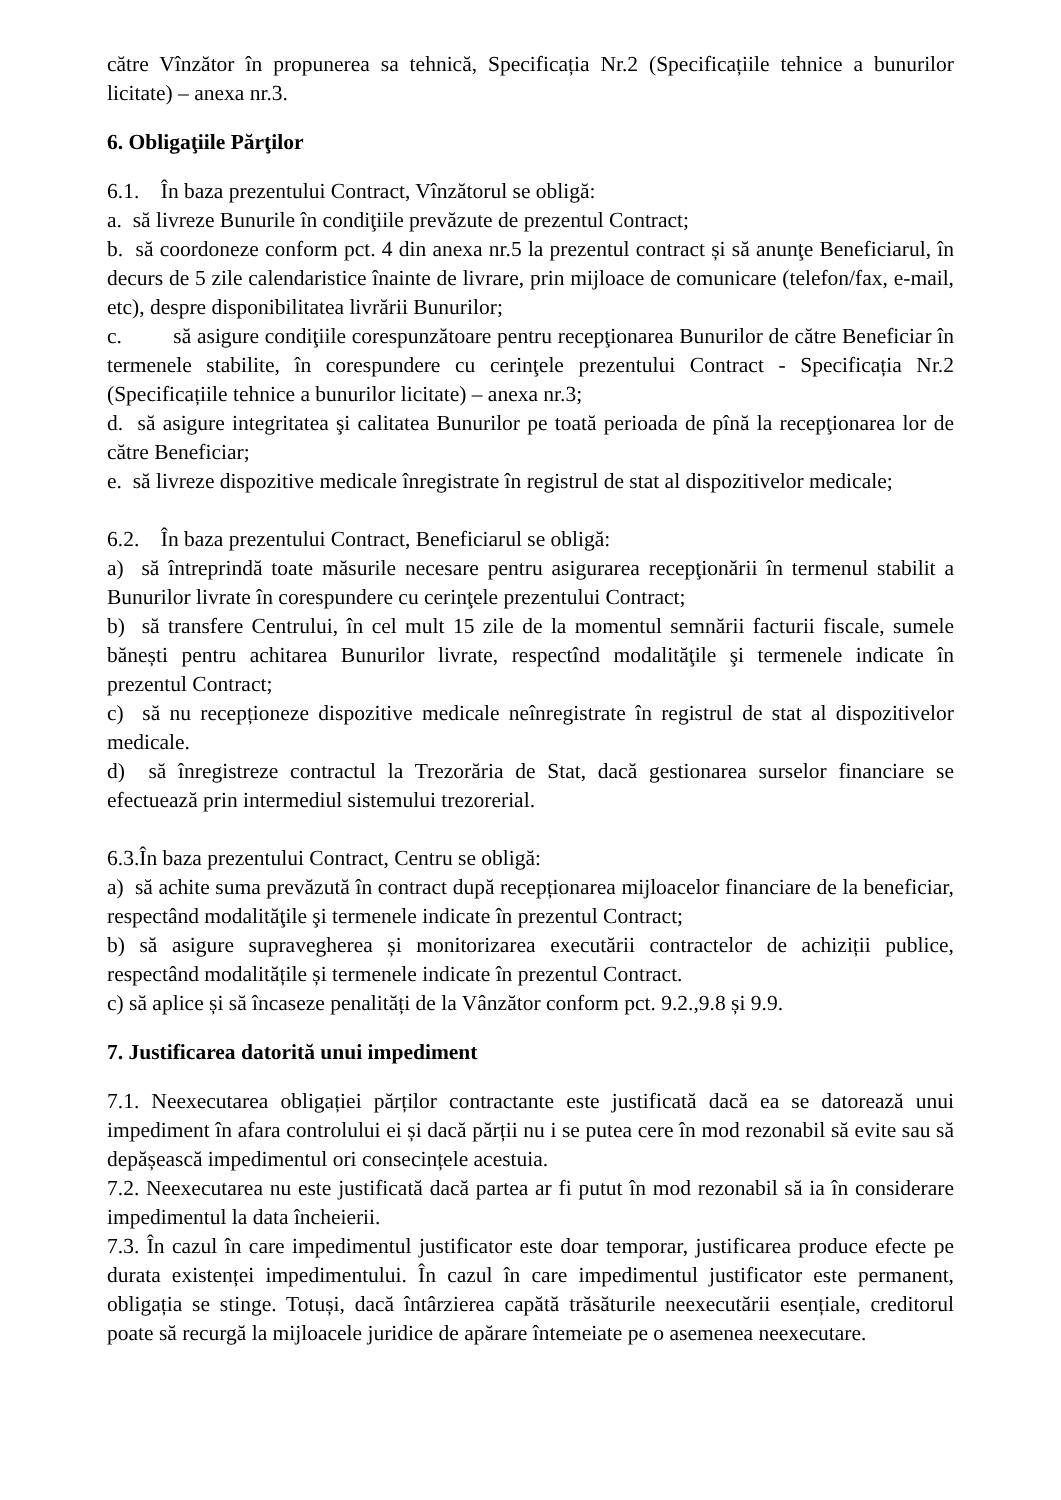către Vînzător în propunerea sa tehnică, Specificația Nr.2 (Specificațiile tehnice a bunurilor licitate) – anexa nr.3.
6. Obligaţiile Părţilor
6.1. În baza prezentului Contract, Vînzătorul se obligă:
a. să livreze Bunurile în condiţiile prevăzute de prezentul Contract;
b. să coordoneze conform pct. 4 din anexa nr.5 la prezentul contract și să anunţe Beneficiarul, în decurs de 5 zile calendaristice înainte de livrare, prin mijloace de comunicare (telefon/fax, e-mail, etc), despre disponibilitatea livrării Bunurilor;
c. să asigure condiţiile corespunzătoare pentru recepţionarea Bunurilor de către Beneficiar în termenele stabilite, în corespundere cu cerinţele prezentului Contract - Specificația Nr.2 (Specificațiile tehnice a bunurilor licitate) – anexa nr.3;
d. să asigure integritatea şi calitatea Bunurilor pe toată perioada de pînă la recepţionarea lor de către Beneficiar;
e. să livreze dispozitive medicale înregistrate în registrul de stat al dispozitivelor medicale;
6.2. În baza prezentului Contract, Beneficiarul se obligă:
a) să întreprindă toate măsurile necesare pentru asigurarea recepţionării în termenul stabilit a Bunurilor livrate în corespundere cu cerinţele prezentului Contract;
b) să transfere Centrului, în cel mult 15 zile de la momentul semnării facturii fiscale, sumele bănești pentru achitarea Bunurilor livrate, respectînd modalităţile şi termenele indicate în prezentul Contract;
c) să nu recepționeze dispozitive medicale neînregistrate în registrul de stat al dispozitivelor medicale.
d) să înregistreze contractul la Trezorăria de Stat, dacă gestionarea surselor financiare se efectuează prin intermediul sistemului trezorerial.
6.3.În baza prezentului Contract, Centru se obligă:
a) să achite suma prevăzută în contract după recepționarea mijloacelor financiare de la beneficiar, respectând modalităţile şi termenele indicate în prezentul Contract;
b) să asigure supravegherea și monitorizarea executării contractelor de achiziții publice, respectând modalitățile și termenele indicate în prezentul Contract.
c) să aplice și să încaseze penalități de la Vânzător conform pct. 9.2.,9.8 și 9.9.
7. Justificarea datorită unui impediment
7.1. Neexecutarea obligației părților contractante este justificată dacă ea se datorează unui impediment în afara controlului ei și dacă părții nu i se putea cere în mod rezonabil să evite sau să depășească impedimentul ori consecințele acestuia.
7.2. Neexecutarea nu este justificată dacă partea ar fi putut în mod rezonabil să ia în considerare impedimentul la data încheierii.
7.3. În cazul în care impedimentul justificator este doar temporar, justificarea produce efecte pe durata existenței impedimentului. În cazul în care impedimentul justificator este permanent, obligația se stinge. Totuși, dacă întârzierea capătă trăsăturile neexecutării esențiale, creditorul poate să recurgă la mijloacele juridice de apărare întemeiate pe o asemenea neexecutare.